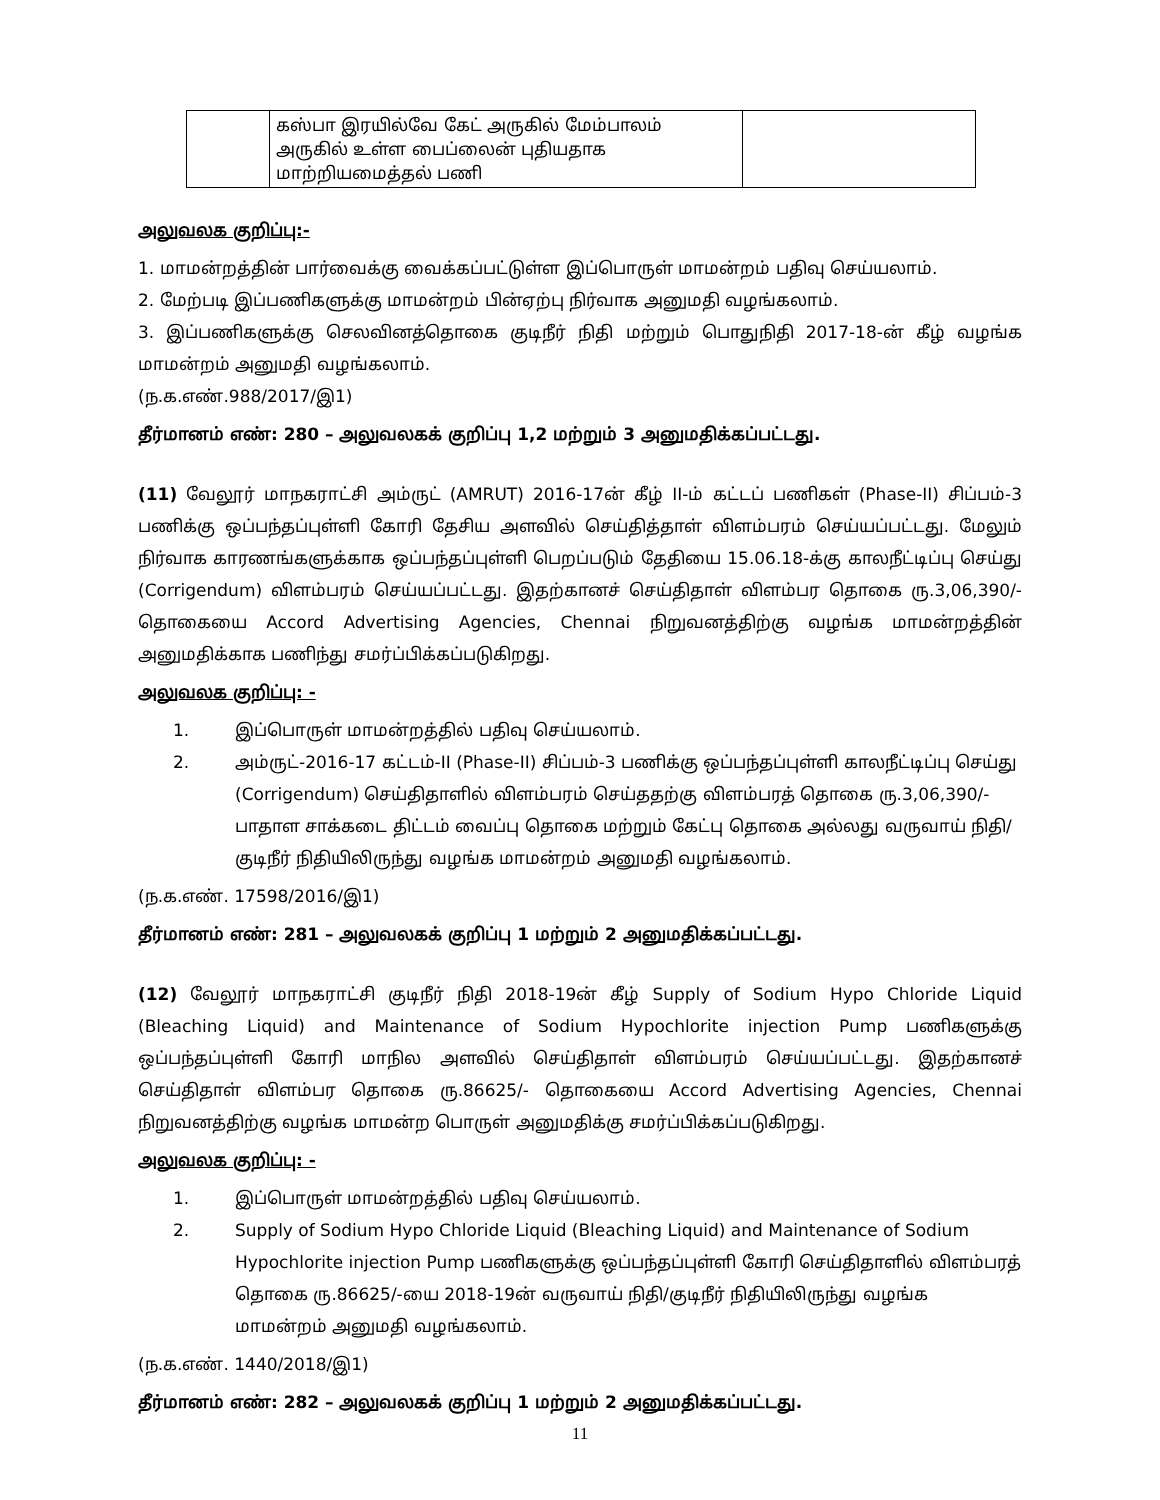| | கஸ்பா இரயில்வே கேட் அருகில் மேம்பாலம் அருகில் உள்ள பைப்லைன் புதியதாக மாற்றியமைத்தல் பணி | |
அலுவலக குறிப்பு:-
1. மாமன்றத்தின் பார்வைக்கு வைக்கப்பட்டுள்ள இப்பொருள் மாமன்றம் பதிவு செய்யலாம்.
2. மேற்படி இப்பணிகளுக்கு மாமன்றம் பின்ஏற்பு நிர்வாக அனுமதி வழங்கலாம்.
3. இப்பணிகளுக்கு செலவினத்தொகை குடிநீர் நிதி மற்றும் பொதுநிதி 2017-18-ன் கீழ் வழங்க மாமன்றம் அனுமதி வழங்கலாம்.
(ந.க.எண்.988/2017/இ1)
தீர்மானம் எண்: 280 – அலுவலகக் குறிப்பு 1,2 மற்றும் 3 அனுமதிக்கப்பட்டது.
(11) வேலூர் மாநகராட்சி அம்ருட் (AMRUT) 2016-17ன் கீழ் II-ம் கட்டப் பணிகள் (Phase-II) சிப்பம்-3 பணிக்கு ஒப்பந்தப்புள்ளி கோரி தேசிய அளவில் செய்தித்தாள் விளம்பரம் செய்யப்பட்டது. மேலும் நிர்வாக காரணங்களுக்காக ஒப்பந்தப்புள்ளி பெறப்படும் தேதியை 15.06.18-க்கு காலநீட்டிப்பு செய்து (Corrigendum) விளம்பரம் செய்யப்பட்டது. இதற்கானச் செய்திதாள் விளம்பர தொகை ரு.3,06,390/- தொகையை Accord Advertising Agencies, Chennai நிறுவனத்திற்கு வழங்க மாமன்றத்தின் அனுமதிக்காக பணிந்து சமர்ப்பிக்கப்படுகிறது.
அலுவலக குறிப்பு: -
1. இப்பொருள் மாமன்றத்தில் பதிவு செய்யலாம்.
2. அம்ருட்-2016-17 கட்டம்-II (Phase-II) சிப்பம்-3 பணிக்கு ஒப்பந்தப்புள்ளி காலநீட்டிப்பு செய்து (Corrigendum) செய்திதாளில் விளம்பரம் செய்ததற்கு விளம்பரத் தொகை ரு.3,06,390/- பாதாள சாக்கடை திட்டம் வைப்பு தொகை மற்றும் கேட்பு தொகை அல்லது வருவாய் நிதி/குடிநீர் நிதியிலிருந்து வழங்க மாமன்றம் அனுமதி வழங்கலாம்.
(ந.க.எண். 17598/2016/இ1)
தீர்மானம் எண்: 281 – அலுவலகக் குறிப்பு 1 மற்றும் 2 அனுமதிக்கப்பட்டது.
(12) வேலூர் மாநகராட்சி குடிநீர் நிதி 2018-19ன் கீழ் Supply of Sodium Hypo Chloride Liquid (Bleaching Liquid) and Maintenance of Sodium Hypochlorite injection Pump பணிகளுக்கு ஒப்பந்தப்புள்ளி கோரி மாநில அளவில் செய்திதாள் விளம்பரம் செய்யப்பட்டது. இதற்கானச் செய்திதாள் விளம்பர தொகை ரு.86625/- தொகையை Accord Advertising Agencies, Chennai நிறுவனத்திற்கு வழங்க மாமன்ற பொருள் அனுமதிக்கு சமர்ப்பிக்கப்படுகிறது.
அலுவலக குறிப்பு: -
1. இப்பொருள் மாமன்றத்தில் பதிவு செய்யலாம்.
2. Supply of Sodium Hypo Chloride Liquid (Bleaching Liquid) and Maintenance of Sodium Hypochlorite injection Pump பணிகளுக்கு ஒப்பந்தப்புள்ளி கோரி செய்திதாளில் விளம்பரத் தொகை ரு.86625/-யை 2018-19ன் வருவாய் நிதி/குடிநீர் நிதியிலிருந்து வழங்க மாமன்றம் அனுமதி வழங்கலாம்.
(ந.க.எண். 1440/2018/இ1)
தீர்மானம் எண்: 282 – அலுவலகக் குறிப்பு 1 மற்றும் 2 அனுமதிக்கப்பட்டது.
11